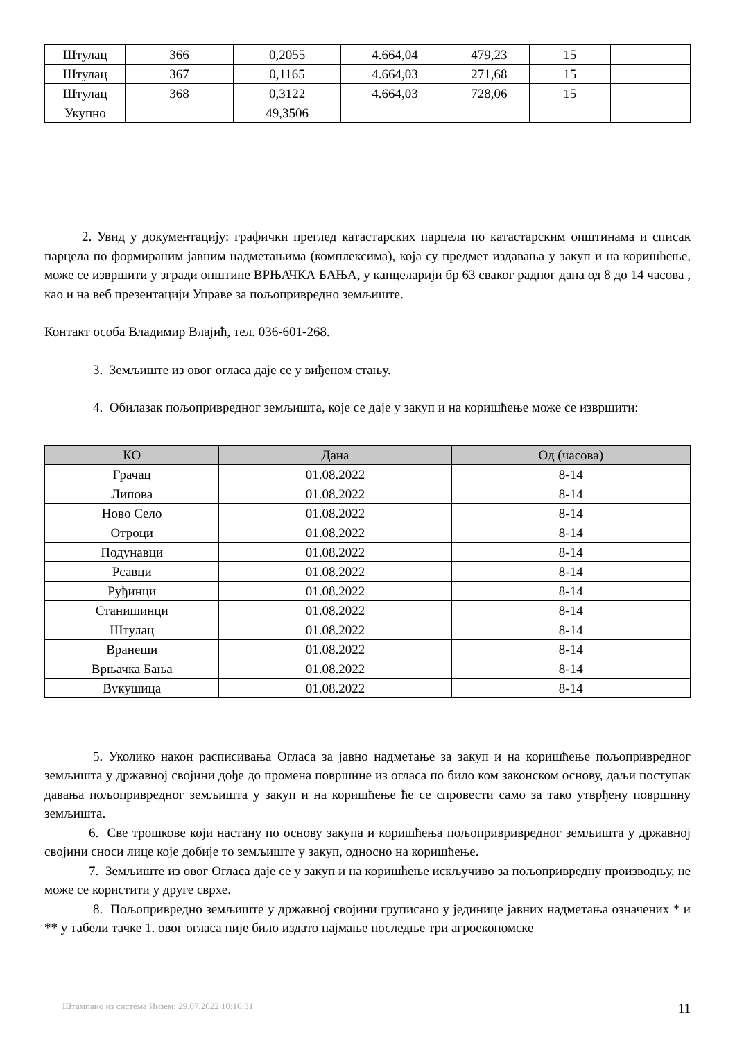| Штулац | 366 | 0,2055 | 4.664,04 | 479,23 | 15 | |
| Штулац | 367 | 0,1165 | 4.664,03 | 271,68 | 15 | |
| Штулац | 368 | 0,3122 | 4.664,03 | 728,06 | 15 | |
| Укупно | | 49,3506 | | | | |
2. Увид у документацију: графички преглед катастарских парцела по катастарским општинама и списак парцела по формираним јавним надметањима (комплексима), која су предмет издавања у закуп и на коришћење, може се извршити у згради општине ВРЊАЧКА БАЊА, у канцеларији бр 63 сваког радног дана од 8 до 14 часова , као и на веб презентацији Управе за пољопривредно земљиште.
Контакт особа Владимир Влајић, тел. 036-601-268.
3. Земљиште из овог огласа даје се у виђеном стању.
4. Обилазак пољопривредног земљишта, које се даје у закуп и на коришћење може се извршити:
| КО | Дана | Од (часова) |
| --- | --- | --- |
| Грачац | 01.08.2022 | 8-14 |
| Липова | 01.08.2022 | 8-14 |
| Ново Село | 01.08.2022 | 8-14 |
| Отроци | 01.08.2022 | 8-14 |
| Подунавци | 01.08.2022 | 8-14 |
| Рсавци | 01.08.2022 | 8-14 |
| Руђинци | 01.08.2022 | 8-14 |
| Станишинци | 01.08.2022 | 8-14 |
| Штулац | 01.08.2022 | 8-14 |
| Вранеши | 01.08.2022 | 8-14 |
| Врњачка Бања | 01.08.2022 | 8-14 |
| Вукушица | 01.08.2022 | 8-14 |
5. Уколико након расписивања Огласа за јавно надметање за закуп и на коришћење пољопривредног земљишта у државној својини дође до промена површине из огласа по било ком законском основу, даљи поступак давања пољопривредног земљишта у закуп и на коришћење ће се спровести само за тако утврђену површину земљишта.
6. Све трошкове који настану по основу закупа и коришћења пољопривривредног земљишта у државној својини сноси лице које добије то земљиште у закуп, односно на коришћење.
7. Земљиште из овог Огласа даје се у закуп и на коришћење искључиво за пољопривредну производњу, не може се користити у друге сврхе.
8. Пољопривредно земљиште у државној својини груписано у јединице јавних надметања означених * и ** у табели тачке 1. овог огласа није било издато најмање последње три агроекономске
Штампано из система Инзем: 29.07.2022 10:16:31 11